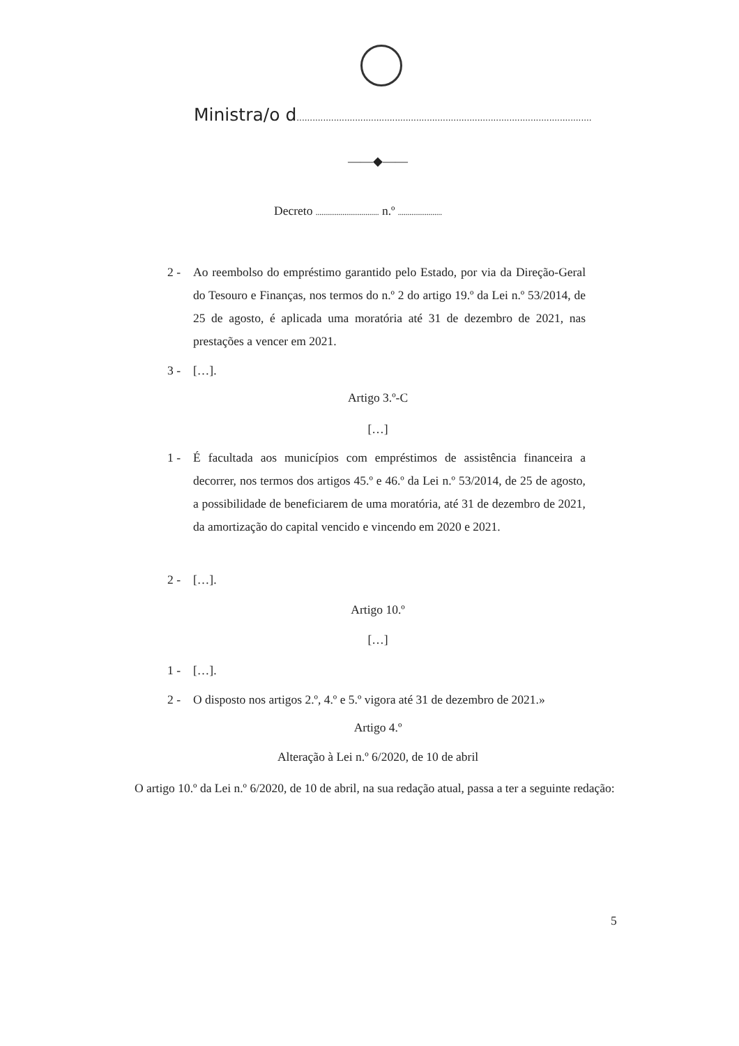Ministra/o d...............................................................................................................
——◆——
Decreto ................................. n.º .......................
2 - Ao reembolso do empréstimo garantido pelo Estado, por via da Direção-Geral do Tesouro e Finanças, nos termos do n.º 2 do artigo 19.º da Lei n.º 53/2014, de 25 de agosto, é aplicada uma moratória até 31 de dezembro de 2021, nas prestações a vencer em 2021.
3 - […].
Artigo 3.º-C
[…]
1 - É facultada aos municípios com empréstimos de assistência financeira a decorrer, nos termos dos artigos 45.º e 46.º da Lei n.º 53/2014, de 25 de agosto, a possibilidade de beneficiarem de uma moratória, até 31 de dezembro de 2021, da amortização do capital vencido e vincendo em 2020 e 2021.
2 - […].
Artigo 10.º
[…]
1 - […].
2 - O disposto nos artigos 2.º, 4.º e 5.º vigora até 31 de dezembro de 2021.»
Artigo 4.º
Alteração à Lei n.º 6/2020, de 10 de abril
O artigo 10.º da Lei n.º 6/2020, de 10 de abril, na sua redação atual, passa a ter a seguinte redação:
5